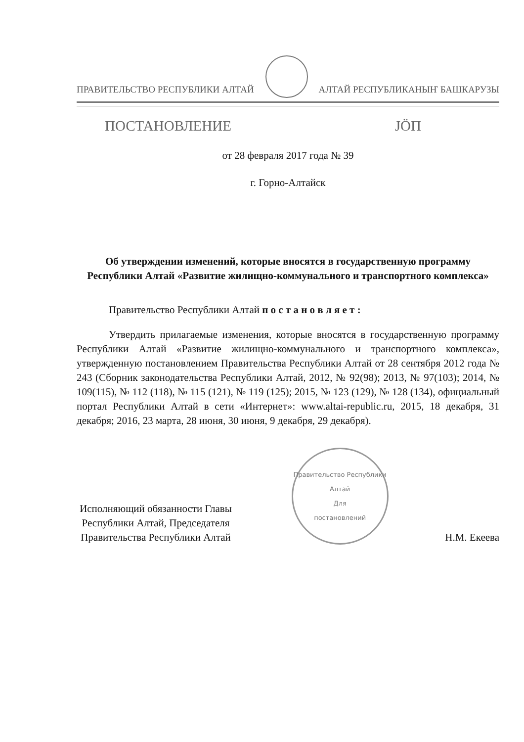ПРАВИТЕЛЬСТВО РЕСПУБЛИКИ АЛТАЙ АЛТАЙ РЕСПУБЛИКАНЫҤ БАШКАРУЗЫ
ПОСТАНОВЛЕНИЕ JӦП
от 28 февраля 2017 года № 39
г. Горно-Алтайск
Об утверждении изменений, которые вносятся в государственную программу Республики Алтай «Развитие жилищно-коммунального и транспортного комплекса»
Правительство Республики Алтай п о с т а н о в л я е т :
Утвердить прилагаемые изменения, которые вносятся в государственную программу Республики Алтай «Развитие жилищно-коммунального и транспортного комплекса», утвержденную постановлением Правительства Республики Алтай от 28 сентября 2012 года № 243 (Сборник законодательства Республики Алтай, 2012, № 92(98); 2013, № 97(103); 2014, № 109(115), № 112 (118), № 115 (121), № 119 (125); 2015, № 123 (129), № 128 (134), официальный портал Республики Алтай в сети «Интернет»: www.altai-republic.ru, 2015, 18 декабря, 31 декабря; 2016, 23 марта, 28 июня, 30 июня, 9 декабря, 29 декабря).
Исполняющий обязанности Главы Республики Алтай, Председателя Правительства Республики Алтай
Правительство Республики Алтай
Для
постановлений
Н.М. Екеева